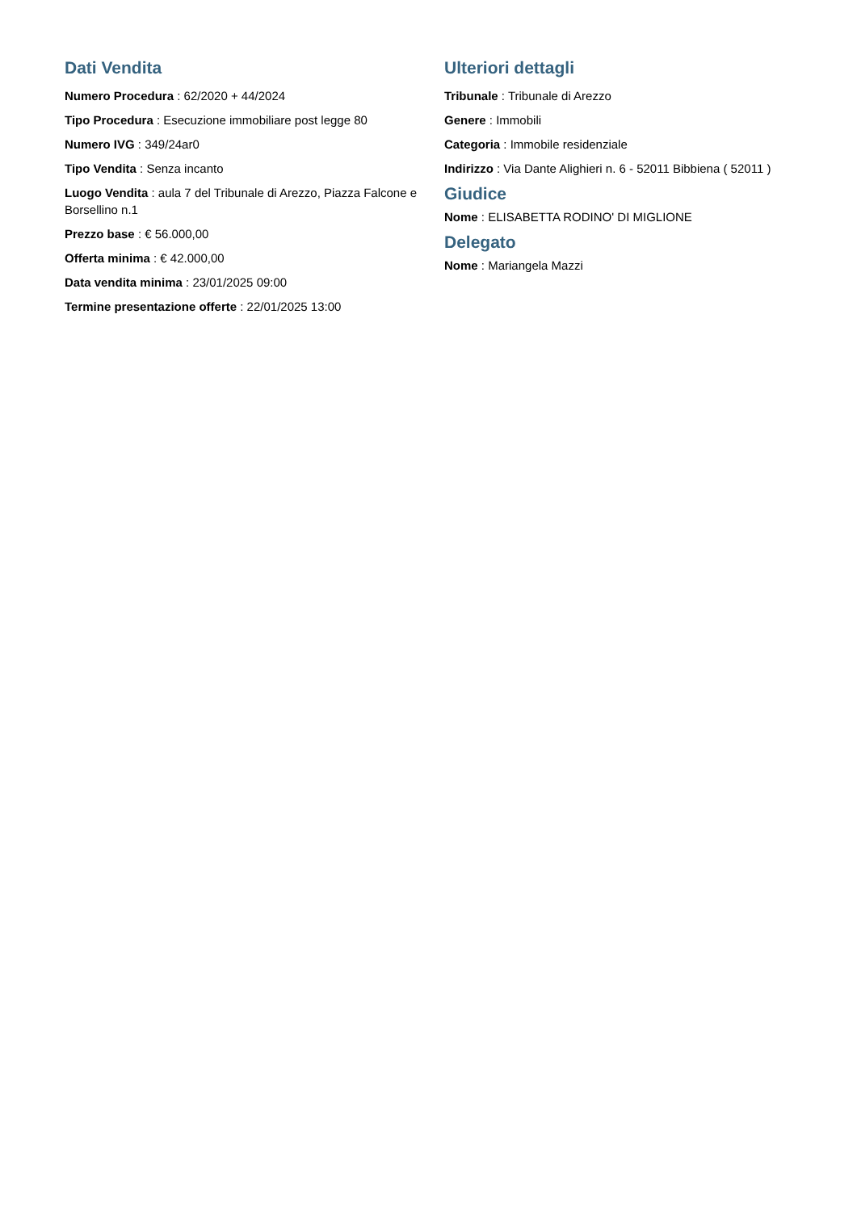Dati Vendita
Numero Procedura : 62/2020 + 44/2024
Tipo Procedura : Esecuzione immobiliare post legge 80
Numero IVG : 349/24ar0
Tipo Vendita : Senza incanto
Luogo Vendita : aula 7 del Tribunale di Arezzo, Piazza Falcone e Borsellino n.1
Prezzo base : € 56.000,00
Offerta minima : € 42.000,00
Data vendita minima : 23/01/2025 09:00
Termine presentazione offerte : 22/01/2025 13:00
Ulteriori dettagli
Tribunale : Tribunale di Arezzo
Genere : Immobili
Categoria : Immobile residenziale
Indirizzo : Via Dante Alighieri n. 6 - 52011 Bibbiena ( 52011 )
Giudice
Nome : ELISABETTA RODINO' DI MIGLIONE
Delegato
Nome : Mariangela Mazzi